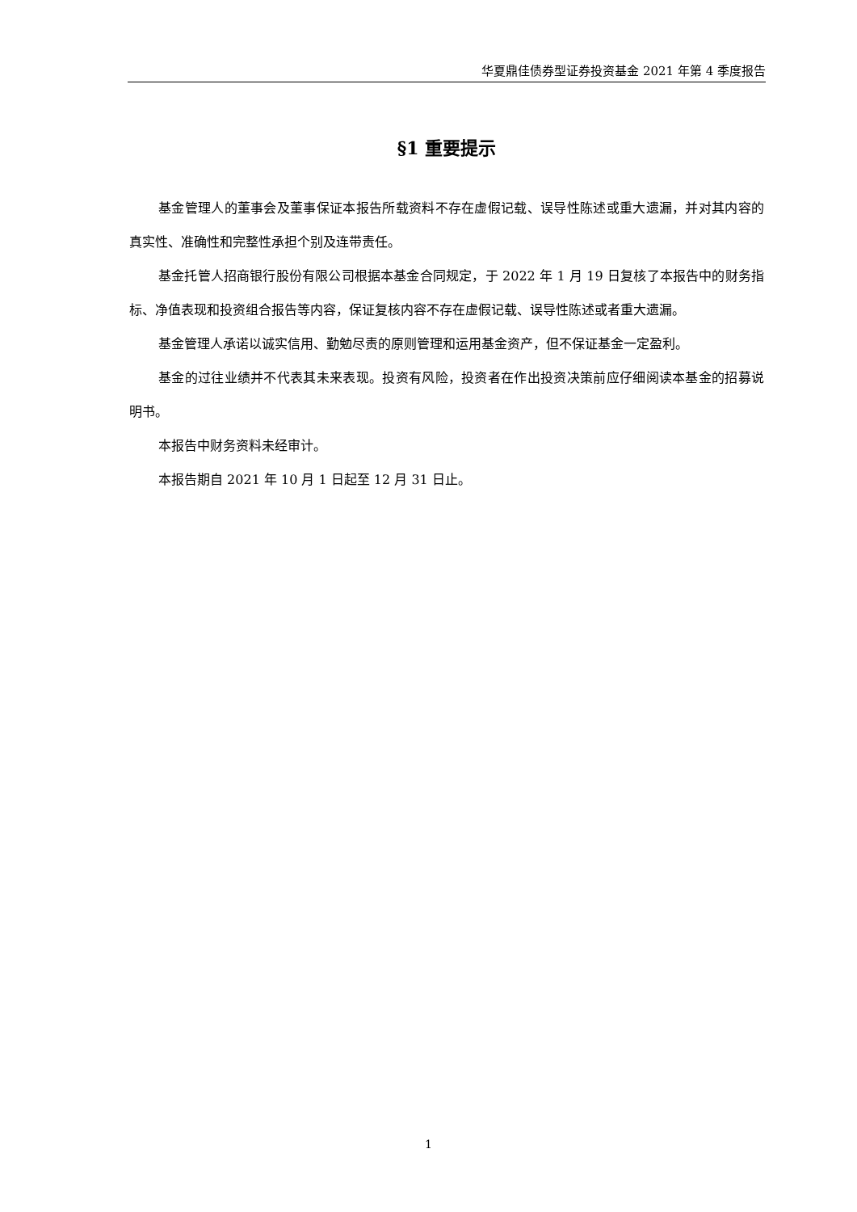华夏鼎佳债券型证券投资基金 2021 年第 4 季度报告
§1 重要提示
基金管理人的董事会及董事保证本报告所载资料不存在虚假记载、误导性陈述或重大遗漏，并对其内容的真实性、准确性和完整性承担个别及连带责任。
基金托管人招商银行股份有限公司根据本基金合同规定，于 2022 年 1 月 19 日复核了本报告中的财务指标、净值表现和投资组合报告等内容，保证复核内容不存在虚假记载、误导性陈述或者重大遗漏。
基金管理人承诺以诚实信用、勤勉尽责的原则管理和运用基金资产，但不保证基金一定盈利。
基金的过往业绩并不代表其未来表现。投资有风险，投资者在作出投资决策前应仔细阅读本基金的招募说明书。
本报告中财务资料未经审计。
本报告期自 2021 年 10 月 1 日起至 12 月 31 日止。
1